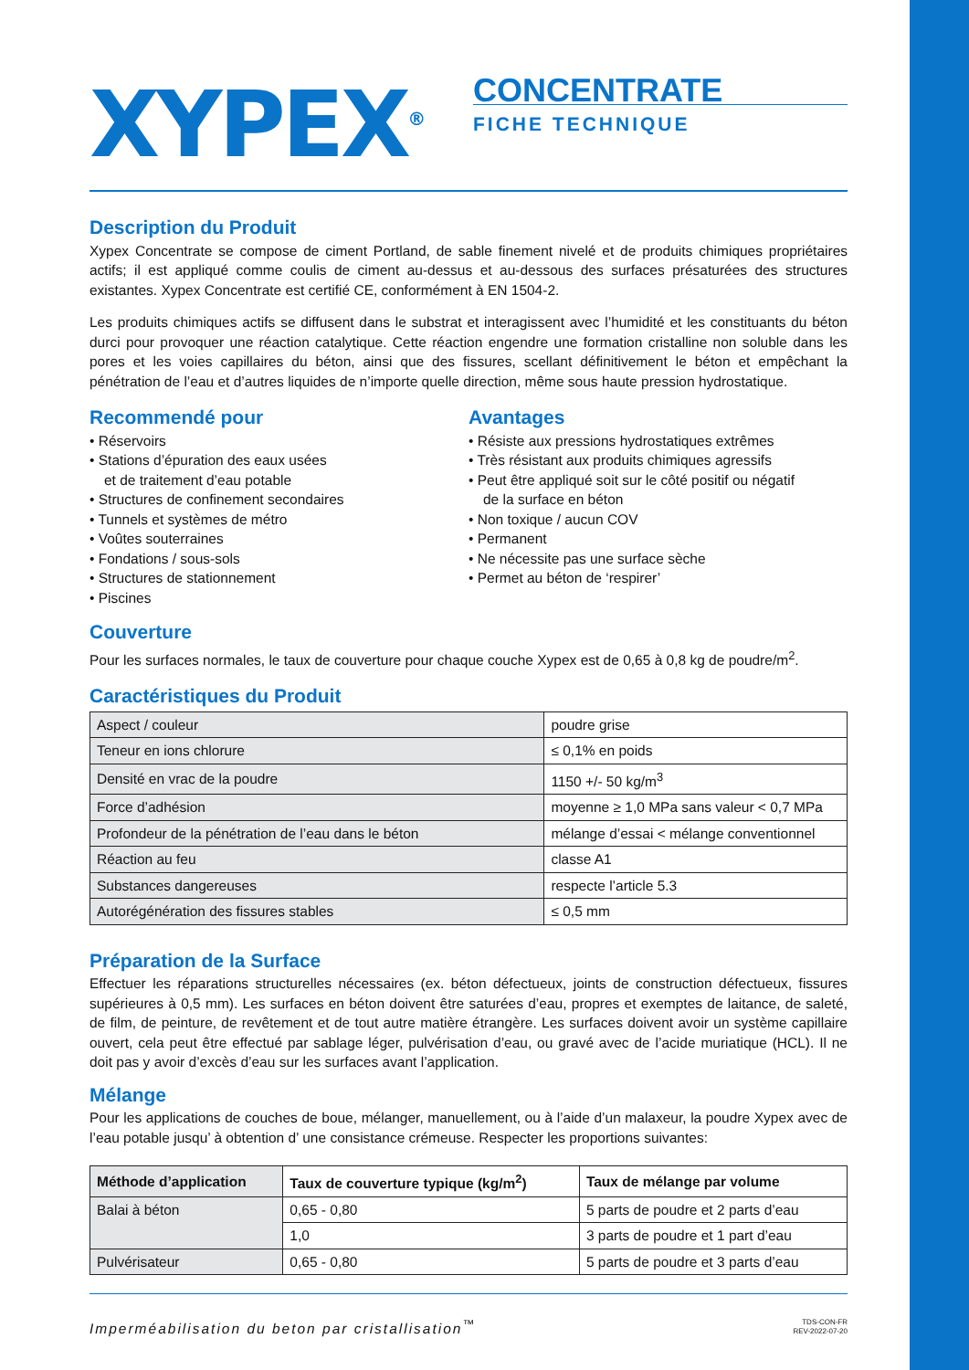XYPEX<sup>®</sup>
CONCENTRATE
FICHE TECHNIQUE
Description du Produit
Xypex Concentrate se compose de ciment Portland, de sable finement nivelé et de produits chimiques propriétaires actifs; il est appliqué comme coulis de ciment au-dessus et au-dessous des surfaces présaturées des structures existantes. Xypex Concentrate est certifié CE, conformément à EN 1504-2.
Les produits chimiques actifs se diffusent dans le substrat et interagissent avec l’humidité et les constituants du béton durci pour provoquer une réaction catalytique. Cette réaction engendre une formation cristalline non soluble dans les pores et les voies capillaires du béton, ainsi que des fissures, scellant définitivement le béton et empêchant la pénétration de l’eau et d’autres liquides de n’importe quelle direction, même sous haute pression hydrostatique.
Recommendé pour
• Réservoirs
• Stations d’épuration des eaux usées
et de traitement d’eau potable
• Structures de confinement secondaires
• Tunnels et systèmes de métro
• Voûtes souterraines
• Fondations / sous-sols
• Structures de stationnement
• Piscines
Avantages
• Résiste aux pressions hydrostatiques extrêmes
• Très résistant aux produits chimiques agressifs
• Peut être appliqué soit sur le côté positif ou négatif
de la surface en béton
• Non toxique / aucun COV
• Permanent
• Ne nécessite pas une surface sèche
• Permet au béton de ‘respirer’
Couverture
Pour les surfaces normales, le taux de couverture pour chaque couche Xypex est de 0,65 à 0,8 kg de poudre/m<sup>2</sup>.
Caractéristiques du Produit
| Aspect / couleur | poudre grise |
| Teneur en ions chlorure | ≤ 0,1% en poids |
| Densité en vrac de la poudre | 1150 +/- 50 kg/m<sup>3</sup> |
| Force d’adhésion | moyenne ≥ 1,0 MPa sans valeur < 0,7 MPa |
| Profondeur de la pénétration de l’eau dans le béton | mélange d’essai < mélange conventionnel |
| Réaction au feu | classe A1 |
| Substances dangereuses | respecte l’article 5.3 |
| Autorégénération des fissures stables | ≤ 0,5 mm |
Préparation de la Surface
Effectuer les réparations structurelles nécessaires (ex. béton défectueux, joints de construction défectueux, fissures supérieures à 0,5 mm). Les surfaces en béton doivent être saturées d’eau, propres et exemptes de laitance, de saleté, de film, de peinture, de revêtement et de tout autre matière étrangère. Les surfaces doivent avoir un système capillaire ouvert, cela peut être effectué par sablage léger, pulvérisation d’eau, ou gravé avec de l’acide muriatique (HCL). Il ne doit pas y avoir d’excès d’eau sur les surfaces avant l’application.
Mélange
Pour les applications de couches de boue, mélanger, manuellement, ou à l’aide d’un malaxeur, la poudre Xypex avec de l’eau potable jusqu’ à obtention d’ une consistance crémeuse. Respecter les proportions suivantes:
| Méthode d’application | Taux de couverture typique (kg/m<sup>2</sup>) | Taux de mélange par volume |
| --- | --- | --- |
| Balai à béton | 0,65 - 0,80 | 5 parts de poudre et 2 parts d’eau |
| | 1,0 | 3 parts de poudre et 1 part d’eau |
| Pulvérisateur | 0,65 - 0,80 | 5 parts de poudre et 3 parts d’eau |
Imperméabilisation du beton par cristallisation<sup>™</sup> TDS-CON-FR
REV-2022-07-20